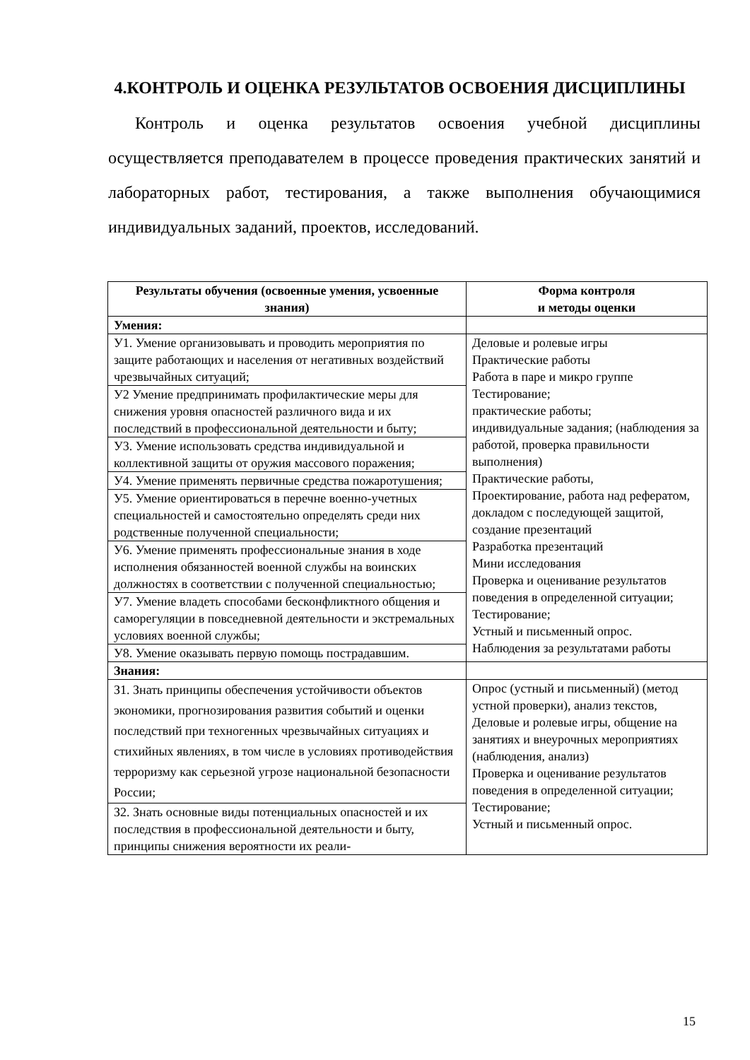4.КОНТРОЛЬ И ОЦЕНКА РЕЗУЛЬТАТОВ ОСВОЕНИЯ ДИСЦИПЛИНЫ
Контроль и оценка результатов освоения учебной дисциплины осуществляется преподавателем в процессе проведения практических занятий и лабораторных работ, тестирования, а также выполнения обучающимися индивидуальных заданий, проектов, исследований.
| Результаты обучения (освоенные умения, усвоенные знания) | Форма контроля и методы оценки |
| --- | --- |
| Умения: | |
| У1. Умение организовывать и проводить мероприятия по защите работающих и населения от негативных воздействий чрезвычайных ситуаций; | Деловые и ролевые игры Практические работы Работа в паре и микро группе Тестирование; практические работы; индивидуальные задания; (наблюдения за работой, проверка правильности выполнения) Практические работы, Проектирование, работа над рефератом, докладом с последующей защитой, создание презентаций Разработка презентаций Мини исследования Проверка и оценивание результатов поведения в определенной ситуации; Тестирование; Устный и письменный опрос. Наблюдения за результатами работы |
| У2 Умение предпринимать профилактические меры для снижения уровня опасностей различного вида и их последствий в профессиональной деятельности и быту; | |
| У3. Умение использовать средства индивидуальной и коллективной защиты от оружия массового поражения; | |
| У4. Умение применять первичные средства пожаротушения; | |
| У5. Умение ориентироваться в перечне военно-учетных специальностей и самостоятельно определять среди них родственные полученной специальности; | |
| У6. Умение применять профессиональные знания в ходе исполнения обязанностей военной службы на воинских должностях в соответствии с полученной специальностью; | |
| У7. Умение владеть способами бесконфликтного общения и саморегуляции в повседневной деятельности и экстремальных условиях военной службы; | |
| У8. Умение оказывать первую помощь пострадавшим. | |
| Знания: | |
| З1. Знать принципы обеспечения устойчивости объектов экономики, прогнозирования развития событий и оценки последствий при техногенных чрезвычайных ситуациях и стихийных явлениях, в том числе в условиях противодействия терроризму как серьезной угрозе национальной безопасности России; | Опрос (устный и письменный) (метод устной проверки), анализ текстов, Деловые и ролевые игры, общение на занятиях и внеурочных мероприятиях (наблюдения, анализ) Проверка и оценивание результатов поведения в определенной ситуации; Тестирование; Устный и письменный опрос. |
| З2. Знать основные виды потенциальных опасностей и их последствия в профессиональной деятельности и быту, принципы снижения вероятности их реали- | |
15